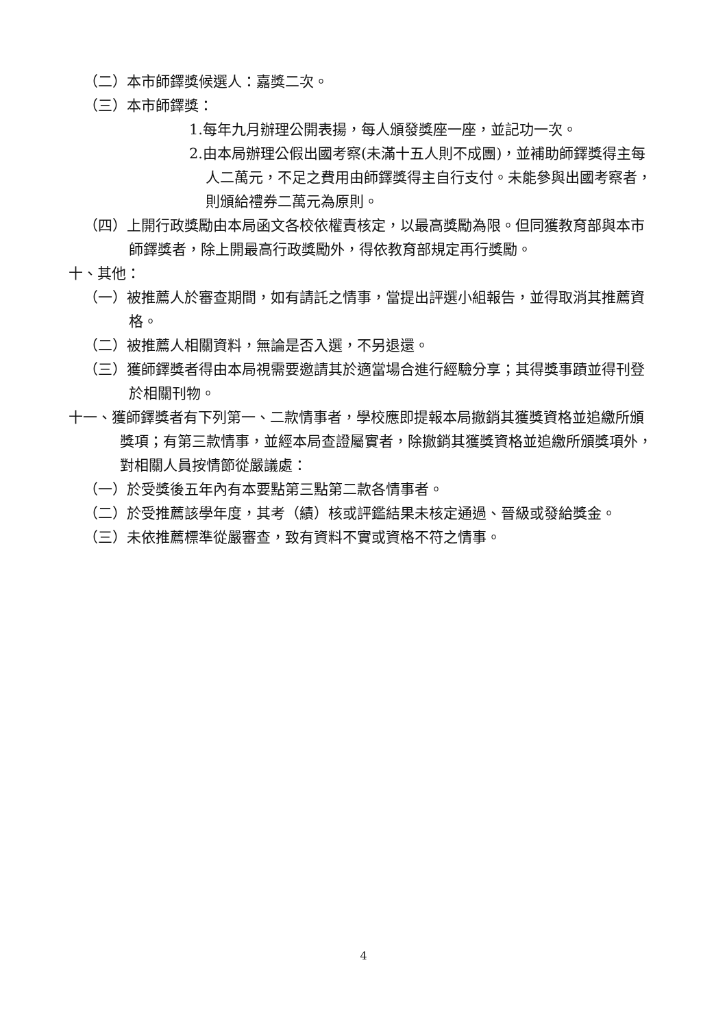（二）本市師鐸獎候選人：嘉獎二次。
（三）本市師鐸獎：
1.每年九月辦理公開表揚，每人頒發獎座一座，並記功一次。
2.由本局辦理公假出國考察(未滿十五人則不成團)，並補助師鐸獎得主每人二萬元，不足之費用由師鐸獎得主自行支付。未能參與出國考察者，則頒給禮券二萬元為原則。
（四）上開行政獎勵由本局函文各校依權責核定，以最高獎勵為限。但同獲教育部與本市師鐸獎者，除上開最高行政獎勵外，得依教育部規定再行獎勵。
十、其他：
（一）被推薦人於審查期間，如有請託之情事，當提出評選小組報告，並得取消其推薦資格。
（二）被推薦人相關資料，無論是否入選，不另退還。
（三）獲師鐸獎者得由本局視需要邀請其於適當場合進行經驗分享；其得獎事蹟並得刊登於相關刊物。
十一、獲師鐸獎者有下列第一、二款情事者，學校應即提報本局撤銷其獲獎資格並追繳所頒獎項；有第三款情事，並經本局查證屬實者，除撤銷其獲獎資格並追繳所頒獎項外，對相關人員按情節從嚴議處：
（一）於受獎後五年內有本要點第三點第二款各情事者。
（二）於受推薦該學年度，其考（績）核或評鑑結果未核定通過、晉級或發給獎金。
（三）未依推薦標準從嚴審查，致有資料不實或資格不符之情事。
4